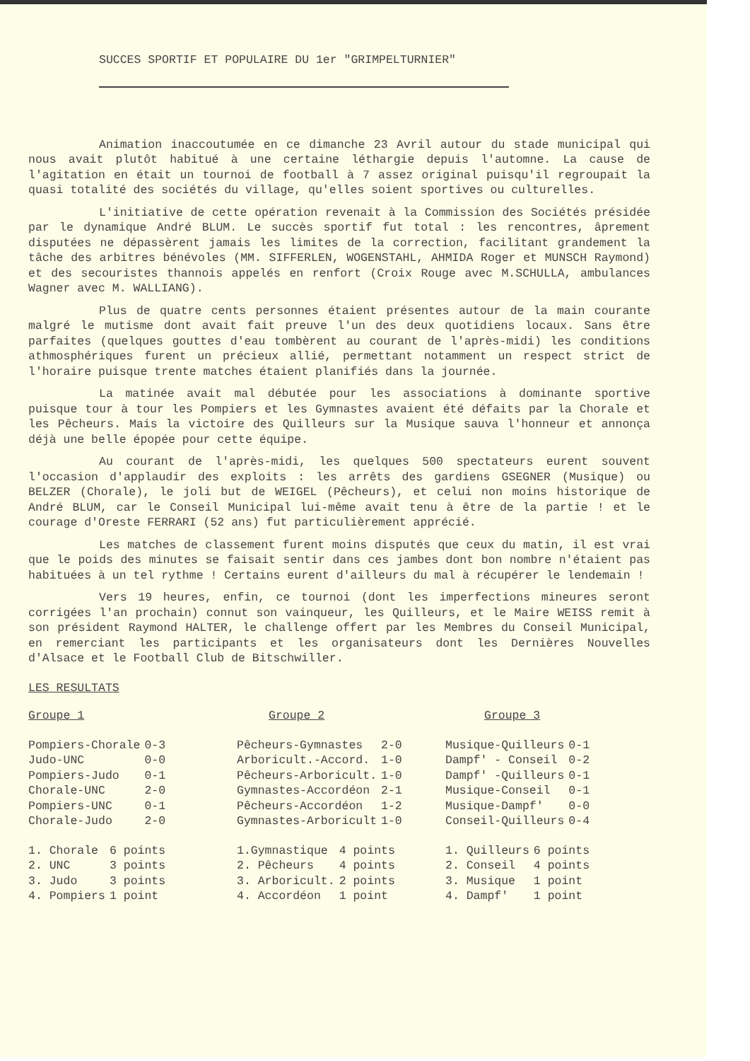SUCCES SPORTIF ET POPULAIRE DU 1er "GRIMPELTURNIER"
Animation inaccoutumée en ce dimanche 23 Avril autour du stade municipal qui nous avait plutôt habitué à une certaine léthargie depuis l'automne. La cause de l'agitation en était un tournoi de football à 7 assez original puisqu'il regroupait la quasi totalité des sociétés du village, qu'elles soient sportives ou culturelles.
L'initiative de cette opération revenait à la Commission des Sociétés présidée par le dynamique André BLUM. Le succès sportif fut total : les rencontres, âprement disputées ne dépassèrent jamais les limites de la correction, facilitant grandement la tâche des arbitres bénévoles (MM. SIFFERLEN, WOGENSTAHL, AHMIDA Roger et MUNSCH Raymond) et des secouristes thannois appelés en renfort (Croix Rouge avec M.SCHULLA, ambulances Wagner avec M. WALLIANG).
Plus de quatre cents personnes étaient présentes autour de la main courante malgré le mutisme dont avait fait preuve l'un des deux quotidiens locaux. Sans être parfaites (quelques gouttes d'eau tombèrent au courant de l'après-midi) les conditions athmosphériques furent un précieux allié, permettant notamment un respect strict de l'horaire puisque trente matches étaient planifiés dans la journée.
La matinée avait mal débutée pour les associations à dominante sportive puisque tour à tour les Pompiers et les Gymnastes avaient été défaits par la Chorale et les Pêcheurs. Mais la victoire des Quilleurs sur la Musique sauva l'honneur et annonça déjà une belle épopée pour cette équipe.
Au courant de l'après-midi, les quelques 500 spectateurs eurent souvent l'occasion d'applaudir des exploits : les arrêts des gardiens GSEGNER (Musique) ou BELZER (Chorale), le joli but de WEIGEL (Pêcheurs), et celui non moins historique de André BLUM, car le Conseil Municipal lui-même avait tenu à être de la partie ! et le courage d'Oreste FERRARI (52 ans) fut particulièrement apprécié.
Les matches de classement furent moins disputés que ceux du matin, il est vrai que le poids des minutes se faisait sentir dans ces jambes dont bon nombre n'étaient pas habituées à un tel rythme ! Certains eurent d'ailleurs du mal à récupérer le lendemain !
Vers 19 heures, enfin, ce tournoi (dont les imperfections mineures seront corrigées l'an prochain) connut son vainqueur, les Quilleurs, et le Maire WEISS remit à son président Raymond HALTER, le challenge offert par les Membres du Conseil Municipal, en remerciant les participants et les organisateurs dont les Dernières Nouvelles d'Alsace et le Football Club de Bitschwiller.
LES RESULTATS
Groupe 1
| Pompiers-Chorale | 0-3 |
| Judo-UNC | 0-0 |
| Pompiers-Judo | 0-1 |
| Chorale-UNC | 2-0 |
| Pompiers-UNC | 0-1 |
| Chorale-Judo | 2-0 |
| 1. Chorale | 6 points |
| 2. UNC | 3 points |
| 3. Judo | 3 points |
| 4. Pompiers | 1 point |
Groupe 2
| Pêcheurs-Gymnastes | 2-0 |
| Arboricult.-Accord. | 1-0 |
| Pêcheurs-Arboricult. | 1-0 |
| Gymnastes-Accordéon | 2-1 |
| Pêcheurs-Accordéon | 1-2 |
| Gymnastes-Arboricult | 1-0 |
| 1.Gymnastique | 4 points |
| 2. Pêcheurs | 4 points |
| 3. Arboricult. | 2 points |
| 4. Accordéon | 1 point |
Groupe 3
| Musique-Quilleurs | 0-1 |
| Dampf' - Conseil | 0-2 |
| Dampf' -Quilleurs | 0-1 |
| Musique-Conseil | 0-1 |
| Musique-Dampf' | 0-0 |
| Conseil-Quilleurs | 0-4 |
| 1. Quilleurs | 6 points |
| 2. Conseil | 4 points |
| 3. Musique | 1 point |
| 4. Dampf' | 1 point |